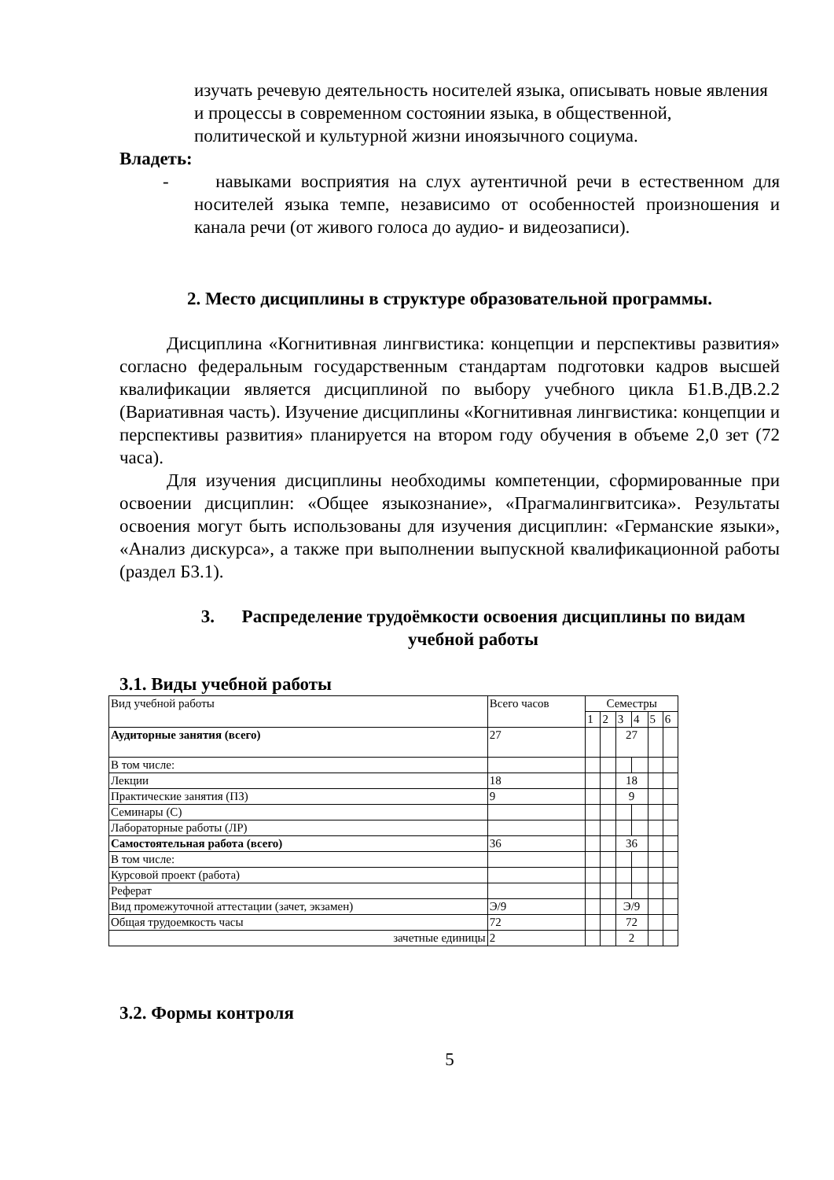изучать речевую деятельность носителей языка, описывать новые явления и процессы в современном состоянии языка, в общественной, политической и культурной жизни иноязычного социума.
Владеть:
- навыками восприятия на слух аутентичной речи в естественном для носителей языка темпе, независимо от особенностей произношения и канала речи (от живого голоса до аудио- и видеозаписи).
2. Место дисциплины в структуре образовательной программы.
Дисциплина «Когнитивная лингвистика: концепции и перспективы развития» согласно федеральным государственным стандартам подготовки кадров высшей квалификации является дисциплиной по выбору учебного цикла Б1.В.ДВ.2.2 (Вариативная часть). Изучение дисциплины «Когнитивная лингвистика: концепции и перспективы развития» планируется на втором году обучения в объеме 2,0 зет (72 часа).
Для изучения дисциплины необходимы компетенции, сформированные при освоении дисциплин: «Общее языкознание», «Прагмалингвитсика». Результаты освоения могут быть использованы для изучения дисциплин: «Германские языки», «Анализ дискурса», а также при выполнении выпускной квалификационной работы (раздел Б3.1).
3. Распределение трудоёмкости освоения дисциплины по видам учебной работы
3.1. Виды учебной работы
| Вид учебной работы | Всего часов | Семестры | | | | | |
| | | 1 | 2 | 3 | 4 | 5 | 6 |
| Аудиторные занятия (всего) | 27 | | | 27 | | | |
| В том числе: | | | | | | | |
| Лекции | 18 | | | 18 | | | |
| Практические занятия (ПЗ) | 9 | | | 9 | | | |
| Семинары (С) | | | | | | | |
| Лабораторные работы (ЛР) | | | | | | | |
| Самостоятельная работа (всего) | 36 | | | 36 | | | |
| В том числе: | | | | | | | |
| Курсовой проект (работа) | | | | | | | |
| Реферат | | | | | | | |
| Вид промежуточной аттестации (зачет, экзамен) | Э/9 | | | Э/9 | | | |
| Общая трудоемкость часы | 72 | | | 72 | | | |
| зачетные единицы | 2 | | | 2 | | | |
3.2. Формы контроля
5